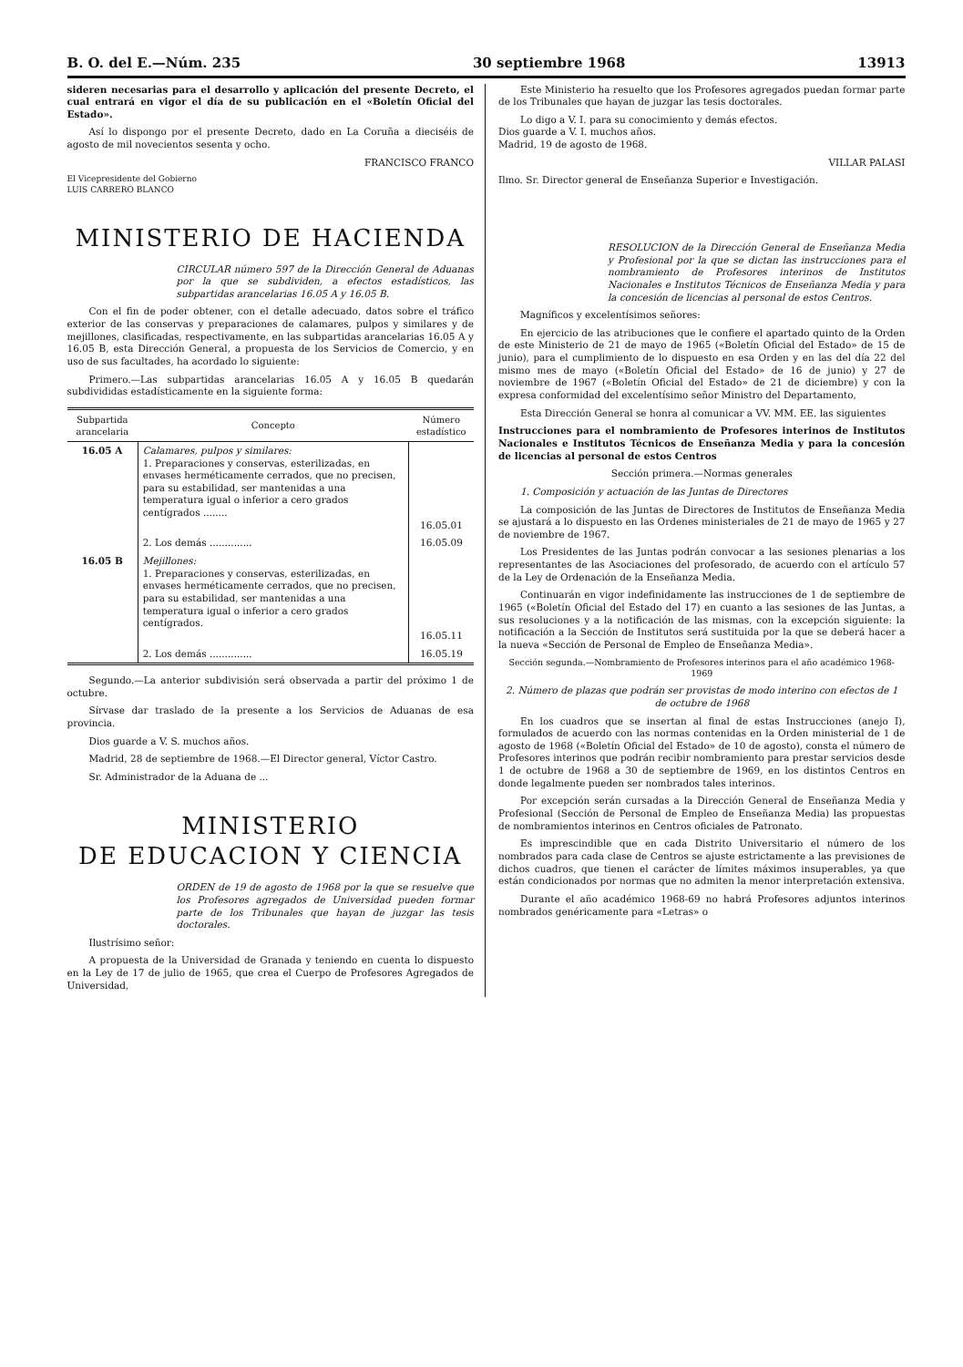B. O. del E.—Núm. 235 30 septiembre 1968 13913
sideren necesarias para el desarrollo y aplicación del presente Decreto, el cual entrará en vigor el día de su publicación en el «Boletín Oficial del Estado».
Así lo dispongo por el presente Decreto, dado en La Coruña a dieciséis de agosto de mil novecientos sesenta y ocho.
FRANCISCO FRANCO
El Vicepresidente del Gobierno
LUIS CARRERO BLANCO
MINISTERIO DE HACIENDA
CIRCULAR número 597 de la Dirección General de Aduanas por la que se subdividen, a efectos estadísticos, las subpartidas arancelarias 16.05 A y 16.05 B.
Con el fin de poder obtener, con el detalle adecuado, datos sobre el tráfico exterior de las conservas y preparaciones de calamares, pulpos y similares y de mejillones, clasificadas, respectivamente, en las subpartidas arancelarias 16.05 A y 16.05 B, esta Dirección General, a propuesta de los Servicios de Comercio, y en uso de sus facultades, ha acordado lo siguiente:
Primero.—Las subpartidas arancelarias 16.05 A y 16.05 B quedarán subdivididas estadísticamente en la siguiente forma:
| Subpartida arancelaria | Concepto | Número estadístico |
| --- | --- | --- |
| 16.05 A | Calamares, pulpos y similares: 1. Preparaciones y conservas, esterilizadas, en envases herméticamente cerrados, que no precisen, para su estabilidad, ser mantenidas a una temperatura igual o inferior a cero grados centígrados ........ | 16.05.01 |
| | 2. Los demás .............. | 16.05.09 |
| 16.05 B | Mejillones: 1. Preparaciones y conservas, esterilizadas, en envases herméticamente cerrados, que no precisen, para su estabilidad, ser mantenidas a una temperatura igual o inferior a cero grados centígrados. | 16.05.11 |
| | 2. Los demás .............. | 16.05.19 |
Segundo.—La anterior subdivisión será observada a partir del próximo 1 de octubre.
Sírvase dar traslado de la presente a los Servicios de Aduanas de esa provincia.
Dios guarde a V. S. muchos años.
Madrid, 28 de septiembre de 1968.—El Director general, Víctor Castro.
Sr. Administrador de la Aduana de ...
MINISTERIO
DE EDUCACION Y CIENCIA
ORDEN de 19 de agosto de 1968 por la que se resuelve que los Profesores agregados de Universidad pueden formar parte de los Tribunales que hayan de juzgar las tesis doctorales.
Ilustrísimo señor:
A propuesta de la Universidad de Granada y teniendo en cuenta lo dispuesto en la Ley de 17 de julio de 1965, que crea el Cuerpo de Profesores Agregados de Universidad,
Este Ministerio ha resuelto que los Profesores agregados puedan formar parte de los Tribunales que hayan de juzgar las tesis doctorales.
Lo digo a V. I. para su conocimiento y demás efectos.
Dios guarde a V. I. muchos años.
Madrid, 19 de agosto de 1968.
VILLAR PALASI
Ilmo. Sr. Director general de Enseñanza Superior e Investigación.
RESOLUCION de la Dirección General de Enseñanza Media y Profesional por la que se dictan las instrucciones para el nombramiento de Profesores interinos de Institutos Nacionales e Institutos Técnicos de Enseñanza Media y para la concesión de licencias al personal de estos Centros.
Magníficos y excelentísimos señores:
En ejercicio de las atribuciones que le confiere el apartado quinto de la Orden de este Ministerio de 21 de mayo de 1965 («Boletín Oficial del Estado» de 15 de junio), para el cumplimiento de lo dispuesto en esa Orden y en las del día 22 del mismo mes de mayo («Boletín Oficial del Estado» de 16 de junio) y 27 de noviembre de 1967 («Boletín Oficial del Estado» de 21 de diciembre) y con la expresa conformidad del excelentísimo señor Ministro del Departamento,
Esta Dirección General se honra al comunicar a VV. MM. EE. las siguientes
Instrucciones para el nombramiento de Profesores interinos de Institutos Nacionales e Institutos Técnicos de Enseñanza Media y para la concesión de licencias al personal de estos Centros
Sección primera.—Normas generales
1. Composición y actuación de las Juntas de Directores
La composición de las Juntas de Directores de Institutos de Enseñanza Media se ajustará a lo dispuesto en las Ordenes ministeriales de 21 de mayo de 1965 y 27 de noviembre de 1967.
Los Presidentes de las Juntas podrán convocar a las sesiones plenarias a los representantes de las Asociaciones del profesorado, de acuerdo con el artículo 57 de la Ley de Ordenación de la Enseñanza Media.
Continuarán en vigor indefinidamente las instrucciones de 1 de septiembre de 1965 («Boletín Oficial del Estado del 17) en cuanto a las sesiones de las Juntas, a sus resoluciones y a la notificación de las mismas, con la excepción siguiente: la notificación a la Sección de Institutos será sustituida por la que se deberá hacer a la nueva «Sección de Personal de Empleo de Enseñanza Media».
Sección segunda.—Nombramiento de Profesores interinos para el año académico 1968-1969
2. Número de plazas que podrán ser provistas de modo interino con efectos de 1 de octubre de 1968
En los cuadros que se insertan al final de estas Instrucciones (anejo I), formulados de acuerdo con las normas contenidas en la Orden ministerial de 1 de agosto de 1968 («Boletín Oficial del Estado» de 10 de agosto), consta el número de Profesores interinos que podrán recibir nombramiento para prestar servicios desde 1 de octubre de 1968 a 30 de septiembre de 1969, en los distintos Centros en donde legalmente pueden ser nombrados tales interinos.
Por excepción serán cursadas a la Dirección General de Enseñanza Media y Profesional (Sección de Personal de Empleo de Enseñanza Media) las propuestas de nombramientos interinos en Centros oficiales de Patronato.
Es imprescindible que en cada Distrito Universitario el número de los nombrados para cada clase de Centros se ajuste estrictamente a las previsiones de dichos cuadros, que tienen el carácter de límites máximos insuperables, ya que están condicionados por normas que no admiten la menor interpretación extensiva.
Durante el año académico 1968-69 no habrá Profesores adjuntos interinos nombrados genéricamente para «Letras» o